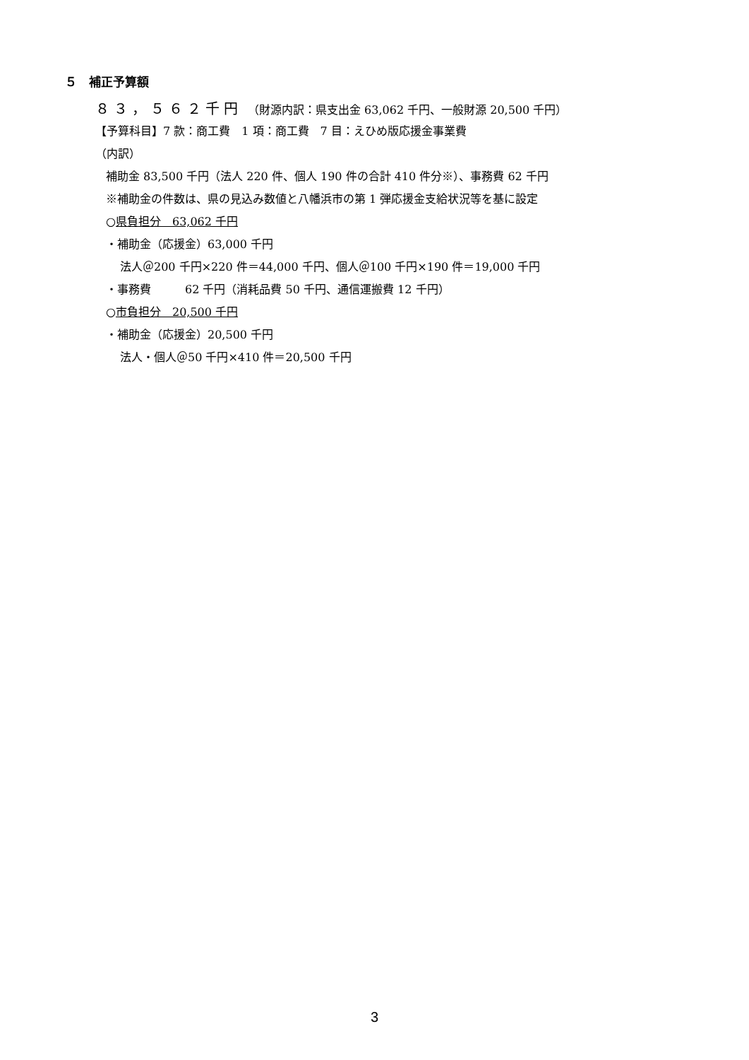５　補正予算額
８３，５６２千円　（財源内訳：県支出金 63,062 千円、一般財源 20,500 千円）
【予算科目】7 款：商工費　1 項：商工費　7 目：えひめ版応援金事業費
（内訳）
補助金 83,500 千円（法人 220 件、個人 190 件の合計 410 件分※）、事務費 62 千円
※補助金の件数は、県の見込み数値と八幡浜市の第 1 弾応援金支給状況等を基に設定
○県負担分　63,062 千円
・補助金（応援金）63,000 千円
法人＠200 千円×220 件＝44,000 千円、個人＠100 千円×190 件＝19,000 千円
・事務費　　　62 千円（消耗品費 50 千円、通信運搬費 12 千円）
○市負担分　20,500 千円
・補助金（応援金）20,500 千円
法人・個人＠50 千円×410 件＝20,500 千円
3